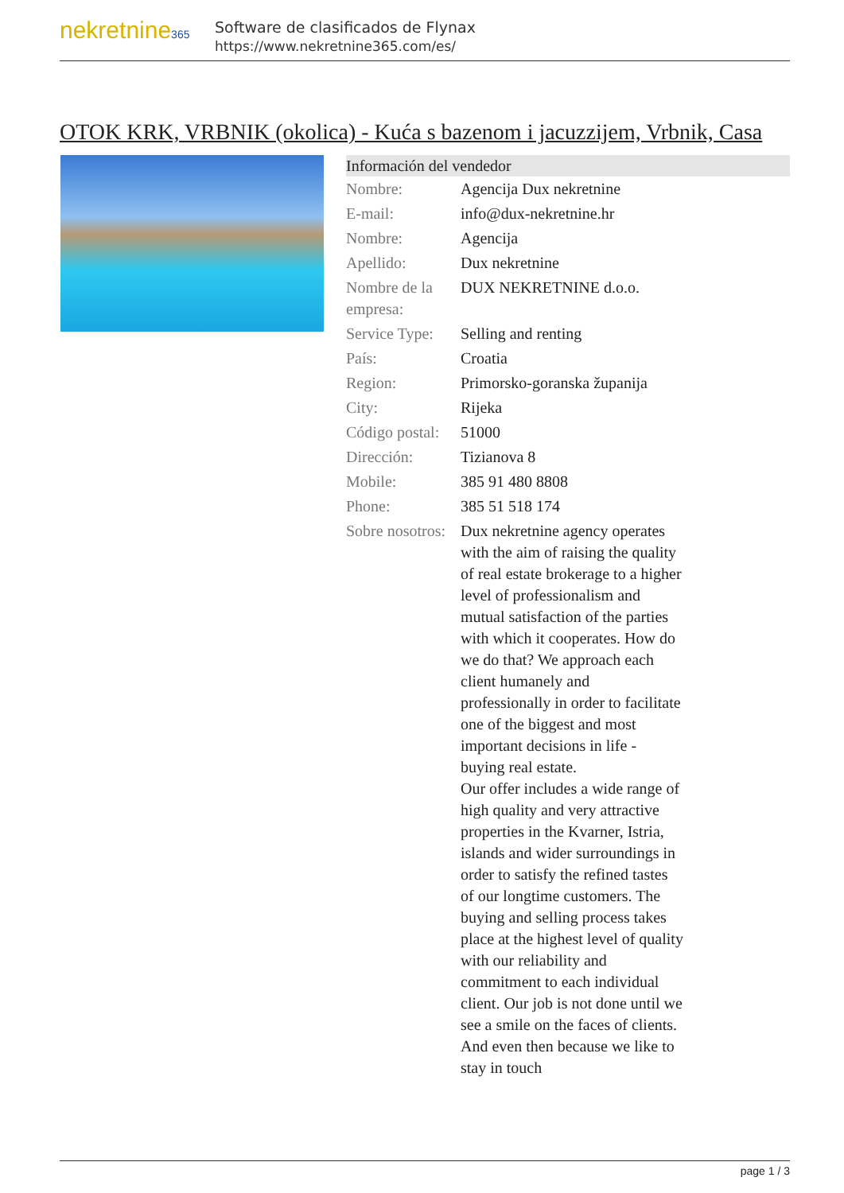nekretnine365
Software de clasificados de Flynax
https://www.nekretnine365.com/es/
OTOK KRK, VRBNIK (okolica) - Kuća s bazenom i jacuzzijem, Vrbnik, Casa
| Información del vendedor | | |
| --- | --- | --- |
| Nombre: | Agencija Dux nekretnine | |
| E-mail: | info@dux-nekretnine.hr | |
| Nombre: | Agencija | |
| Apellido: | Dux nekretnine | |
| Nombre de la empresa: | DUX NEKRETNINE d.o.o. | |
| Service Type: | Selling and renting | |
| País: | Croatia | |
| Region: | Primorsko-goranska županija | |
| City: | Rijeka | |
| Código postal: | 51000 | |
| Dirección: | Tizianova 8 | |
| Mobile: | 385 91 480 8808 | |
| Phone: | 385 51 518 174 | |
| Sobre nosotros: | Dux nekretnine agency operates with the aim of raising the quality of real estate brokerage to a higher level of professionalism and mutual satisfaction of the parties with which it cooperates. How do we do that? We approach each client humanely and professionally in order to facilitate one of the biggest and most important decisions in life - buying real estate. Our offer includes a wide range of high quality and very attractive properties in the Kvarner, Istria, islands and wider surroundings in order to satisfy the refined tastes of our longtime customers. The buying and selling process takes place at the highest level of quality with our reliability and commitment to each individual client. Our job is not done until we see a smile on the faces of clients. And even then because we like to stay in touch | |
page 1 / 3